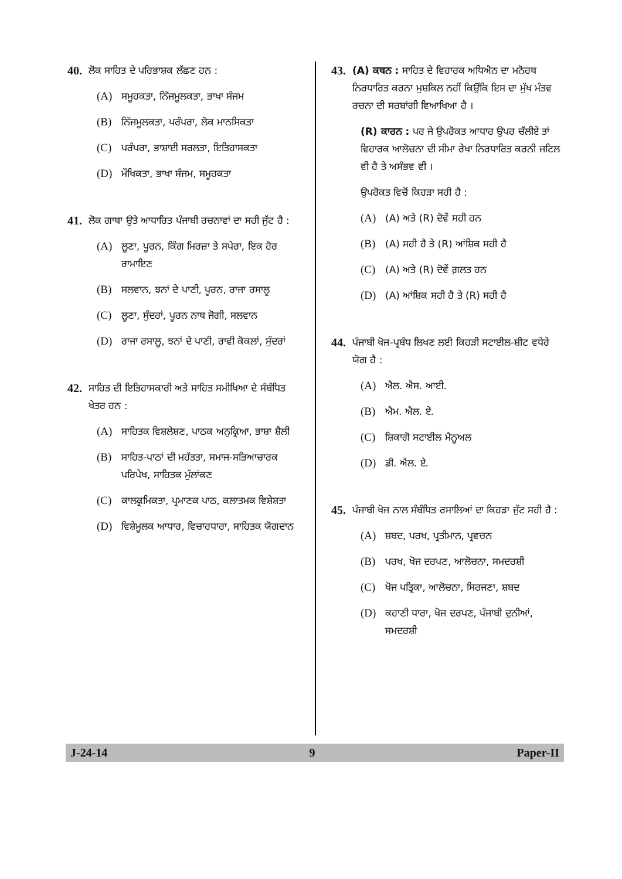40. ਲੋਕ ਸਾਹਿਤ ਦੇ ਪਰਿਭਾਸ਼ਕ ਲੱਛਣ ਹਨ :
(A) ਸਮੂਹਕਤਾ, ਨਿੱਜਮੂਲਕਤਾ, ਭਾਖਾ ਸੰਜਮ
(B) ਨਿੱਜਮੂਲਕਤਾ, ਪਰੰਪਰਾ, ਲੋਕ ਮਾਨਸਿਕਤਾ
(C) ਪਰੰਪਰਾ, ਭਾਸ਼ਾਈ ਸਰਲਤਾ, ਇਤਿਹਾਸਕਤਾ
(D) ਮੌਖਿਕਤਾ, ਭਾਖਾ ਸੰਜਮ, ਸਮੂਹਕਤਾ
41. ਲੋਕ ਗਾਥਾ ਉਤੇ ਆਧਾਰਿਤ ਪੰਜਾਬੀ ਰਚਨਾਵਾਂ ਦਾ ਸਹੀ ਜੁੱਟ ਹੈ :
(A) ਲੂਣਾ, ਪੂਰਨ, ਕਿੰਗ ਮਿਰਜ਼ਾ ਤੇ ਸਪੇਰਾ, ਇਕ ਹੋਰ ਰਾਮਾਇਣ
(B) ਸਲਵਾਨ, ਝਨਾਂ ਦੇ ਪਾਣੀ, ਪੂਰਨ, ਰਾਜਾ ਰਸਾਲੂ
(C) ਲੂਣਾ, ਸੁੰਦਰਾਂ, ਪੂਰਨ ਨਾਥ ਜੋਗੀ, ਸਲਵਾਨ
(D) ਰਾਜਾ ਰਸਾਲੂ, ਝਨਾਂ ਦੇ ਪਾਣੀ, ਰਾਵੀ ਕੋਕਲਾਂ, ਸੁੰਦਰਾਂ
42. ਸਾਹਿਤ ਦੀ ਇਤਿਹਾਸਕਾਰੀ ਅਤੇ ਸਾਹਿਤ ਸਮੀਖਿਆ ਦੇ ਸੰਬੰਧਿਤ ਖੇਤਰ ਹਨ :
(A) ਸਾਹਿਤਕ ਵਿਸ਼ਲੇਸ਼ਣ, ਪਾਠਕ ਅਨੁਕ੍ਰਿਆ, ਭਾਸ਼ਾ ਸ਼ੈਲੀ
(B) ਸਾਹਿਤ-ਪਾਠਾਂ ਦੀ ਮਹੱਤਤਾ, ਸਮਾਜ-ਸਭਿਆਚਾਰਕ ਪਰਿਪੇਖ, ਸਾਹਿਤਕ ਮੁੱਲਾਂਕਣ
(C) ਕਾਲਕ੍ਰਮਿਕਤਾ, ਪ੍ਰਮਾਣਕ ਪਾਠ, ਕਲਾਤਮਕ ਵਿਸ਼ੇਸ਼ਤਾ
(D) ਵਿਸ਼ੇਮੂਲਕ ਆਧਾਰ, ਵਿਚਾਰਧਾਰਾ, ਸਾਹਿਤਕ ਯੋਗਦਾਨ
43. (A) ਕਥਨ : ਸਾਹਿਤ ਦੇ ਵਿਹਾਰਕ ਅਧਿਐਨ ਦਾ ਮਨੋਰਥ ਨਿਰਧਾਰਿਤ ਕਰਨਾ ਮੁਸ਼ਕਿਲ ਨਹੀਂ ਕਿਉਂਕਿ ਇਸ ਦਾ ਮੁੱਖ ਮੰਤਵ ਰਚਨਾ ਦੀ ਸਰਬਾਂਗੀ ਵਿਆਖਿਆ ਹੈ ।
(R) ਕਾਰਨ : ਪਰ ਜੇ ਉਪਰੋਕਤ ਆਧਾਰ ਉਪਰ ਚੱਲੀਏ ਤਾਂ ਵਿਹਾਰਕ ਆਲੋਚਨਾ ਦੀ ਸੀਮਾ ਰੇਖਾ ਨਿਰਧਾਰਿਤ ਕਰਨੀ ਜਟਿਲ ਵੀ ਹੈ ਤੇ ਅਸੰਭਵ ਵੀ ।
ਉਪਰੋਕਤ ਵਿਚੋਂ ਕਿਹੜਾ ਸਹੀ ਹੈ :
(A) (A) ਅਤੇ (R) ਦੋਵੇਂ ਸਹੀ ਹਨ
(B) (A) ਸਹੀ ਹੈ ਤੇ (R) ਆਂਸ਼ਿਕ ਸਹੀ ਹੈ
(C) (A) ਅਤੇ (R) ਦੋਵੇਂ ਗ਼ਲਤ ਹਨ
(D) (A) ਆਂਸ਼ਿਕ ਸਹੀ ਹੈ ਤੇ (R) ਸਹੀ ਹੈ
44. ਪੰਜਾਬੀ ਖੋਜ-ਪ੍ਰਬੰਧ ਲਿਖਣ ਲਈ ਕਿਹੜੀ ਸਟਾਈਲ-ਸ਼ੀਟ ਵਧੇਰੇ ਯੋਗ ਹੈ :
(A) ਐਲ. ਐਸ. ਆਈ.
(B) ਐਮ. ਐਲ. ਏ.
(C) ਸ਼ਿਕਾਗੋ ਸਟਾਈਲ ਮੈਨੂਅਲ
(D) ਡੀ. ਐਲ. ਏ.
45. ਪੰਜਾਬੀ ਖੋਜ ਨਾਲ ਸੰਬੰਧਿਤ ਰਸਾਲਿਆਂ ਦਾ ਕਿਹੜਾ ਜੁੱਟ ਸਹੀ ਹੈ :
(A) ਸ਼ਬਦ, ਪਰਖ, ਪ੍ਰਤੀਮਾਨ, ਪ੍ਰਵਚਨ
(B) ਪਰਖ, ਖੋਜ ਦਰਪਣ, ਆਲੋਚਨਾ, ਸਮਦਰਸ਼ੀ
(C) ਖੋਜ ਪਤ੍ਰਿਕਾ, ਆਲੋਚਨਾ, ਸਿਰਜਣਾ, ਸ਼ਬਦ
(D) ਕਹਾਣੀ ਧਾਰਾ, ਖੋਜ ਦਰਪਣ, ਪੰਜਾਬੀ ਦੁਨੀਆਂ, ਸਮਦਰਸ਼ੀ
J-24-14 9 Paper-II